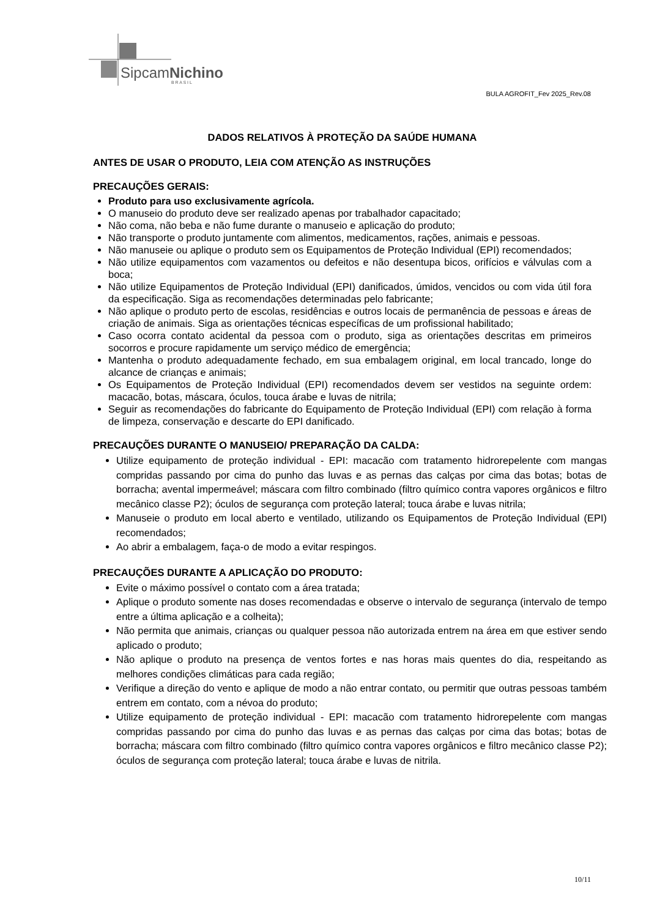SipcamNichino
B R A S I L
BULA AGROFIT_Fev 2025_Rev.08
DADOS RELATIVOS À PROTEÇÃO DA SAÚDE HUMANA
ANTES DE USAR O PRODUTO, LEIA COM ATENÇÃO AS INSTRUÇÕES
PRECAUÇÕES GERAIS:
Produto para uso exclusivamente agrícola.
O manuseio do produto deve ser realizado apenas por trabalhador capacitado;
Não coma, não beba e não fume durante o manuseio e aplicação do produto;
Não transporte o produto juntamente com alimentos, medicamentos, rações, animais e pessoas.
Não manuseie ou aplique o produto sem os Equipamentos de Proteção Individual (EPI) recomendados;
Não utilize equipamentos com vazamentos ou defeitos e não desentupa bicos, orifícios e válvulas com a boca;
Não utilize Equipamentos de Proteção Individual (EPI) danificados, úmidos, vencidos ou com vida útil fora da especificação. Siga as recomendações determinadas pelo fabricante;
Não aplique o produto perto de escolas, residências e outros locais de permanência de pessoas e áreas de criação de animais. Siga as orientações técnicas específicas de um profissional habilitado;
Caso ocorra contato acidental da pessoa com o produto, siga as orientações descritas em primeiros socorros e procure rapidamente um serviço médico de emergência;
Mantenha o produto adequadamente fechado, em sua embalagem original, em local trancado, longe do alcance de crianças e animais;
Os Equipamentos de Proteção Individual (EPI) recomendados devem ser vestidos na seguinte ordem: macacão, botas, máscara, óculos, touca árabe e luvas de nitrila;
Seguir as recomendações do fabricante do Equipamento de Proteção Individual (EPI) com relação à forma de limpeza, conservação e descarte do EPI danificado.
PRECAUÇÕES DURANTE O MANUSEIO/ PREPARAÇÃO DA CALDA:
Utilize equipamento de proteção individual - EPI: macacão com tratamento hidrorepelente com mangas compridas passando por cima do punho das luvas e as pernas das calças por cima das botas; botas de borracha; avental impermeável; máscara com filtro combinado (filtro químico contra vapores orgânicos e filtro mecânico classe P2); óculos de segurança com proteção lateral; touca árabe e luvas nitrila;
Manuseie o produto em local aberto e ventilado, utilizando os Equipamentos de Proteção Individual (EPI) recomendados;
Ao abrir a embalagem, faça-o de modo a evitar respingos.
PRECAUÇÕES DURANTE A APLICAÇÃO DO PRODUTO:
Evite o máximo possível o contato com a área tratada;
Aplique o produto somente nas doses recomendadas e observe o intervalo de segurança (intervalo de tempo entre a última aplicação e a colheita);
Não permita que animais, crianças ou qualquer pessoa não autorizada entrem na área em que estiver sendo aplicado o produto;
Não aplique o produto na presença de ventos fortes e nas horas mais quentes do dia, respeitando as melhores condições climáticas para cada região;
Verifique a direção do vento e aplique de modo a não entrar contato, ou permitir que outras pessoas também entrem em contato, com a névoa do produto;
Utilize equipamento de proteção individual - EPI: macacão com tratamento hidrorepelente com mangas compridas passando por cima do punho das luvas e as pernas das calças por cima das botas; botas de borracha; máscara com filtro combinado (filtro químico contra vapores orgânicos e filtro mecânico classe P2); óculos de segurança com proteção lateral; touca árabe e luvas de nitrila.
10/11